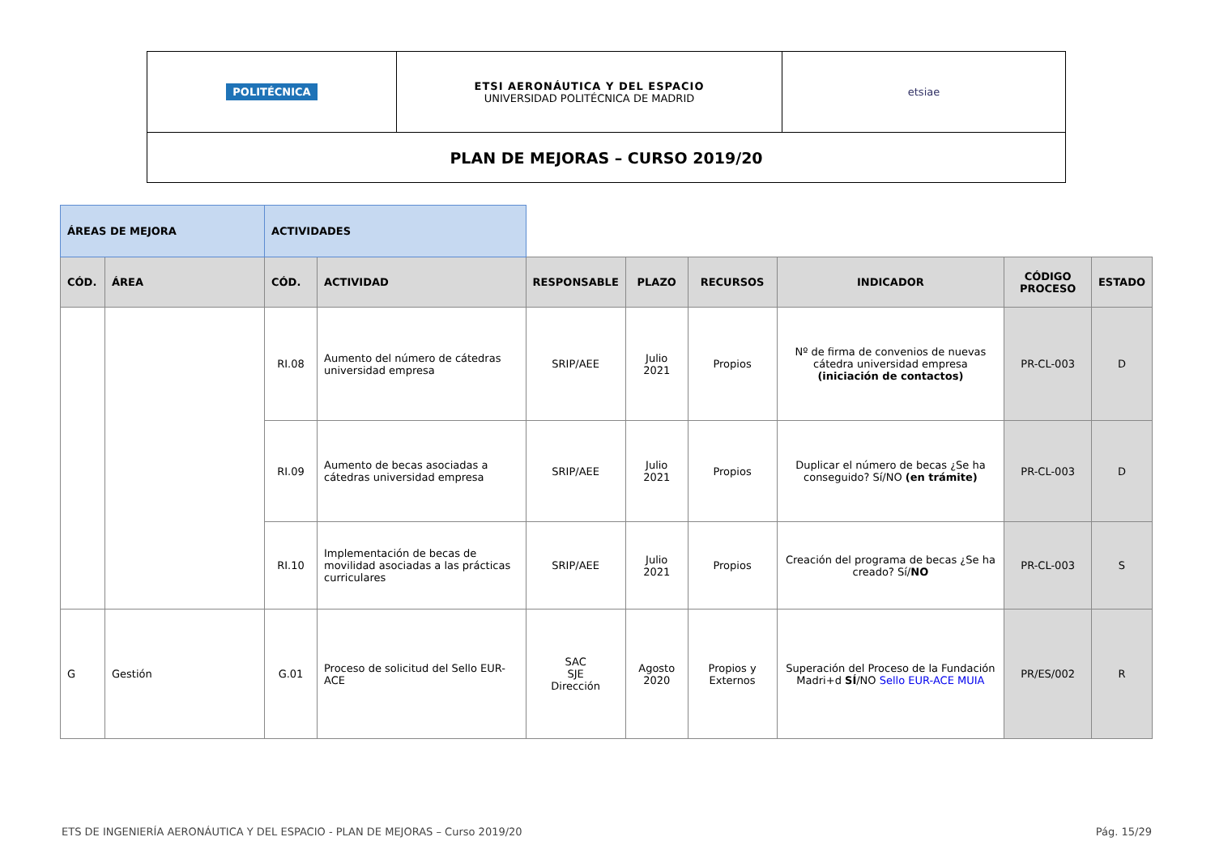| POLITÉCNICA | ETSI AERONÁUTICA Y DEL ESPACIO UNIVERSIDAD POLITÉCNICA DE MADRID | etsiae |
| PLAN DE MEJORAS – CURSO 2019/20 | | |
| ÁREAS DE MEJORA | | ACTIVIDADES | | | | | | | |
| CÓD. | ÁREA | CÓD. | ACTIVIDAD | RESPONSABLE | PLAZO | RECURSOS | INDICADOR | CÓDIGO PROCESO | ESTADO |
| | | RI.08 | Aumento del número de cátedras universidad empresa | SRIP/AEE | Julio 2021 | Propios | Nº de firma de convenios de nuevas cátedra universidad empresa (iniciación de contactos) | PR-CL-003 | D |
| | | RI.09 | Aumento de becas asociadas a cátedras universidad empresa | SRIP/AEE | Julio 2021 | Propios | Duplicar el número de becas ¿Se ha conseguido? Sí/NO (en trámite) | PR-CL-003 | D |
| | | RI.10 | Implementación de becas de movilidad asociadas a las prácticas curriculares | SRIP/AEE | Julio 2021 | Propios | Creación del programa de becas ¿Se ha creado? Sí/ NO | PR-CL-003 | S |
| G | Gestión | G.01 | Proceso de solicitud del Sello EUR-ACE | SAC SJE Dirección | Agosto 2020 | Propios y Externos | Superación del Proceso de la Fundación Madri+d SÍ /NO Sello EUR-ACE MUIA | PR/ES/002 | R |
ETS DE INGENIERÍA AERONÁUTICA Y DEL ESPACIO - PLAN DE MEJORAS – Curso 2019/20 Pág. 15/29